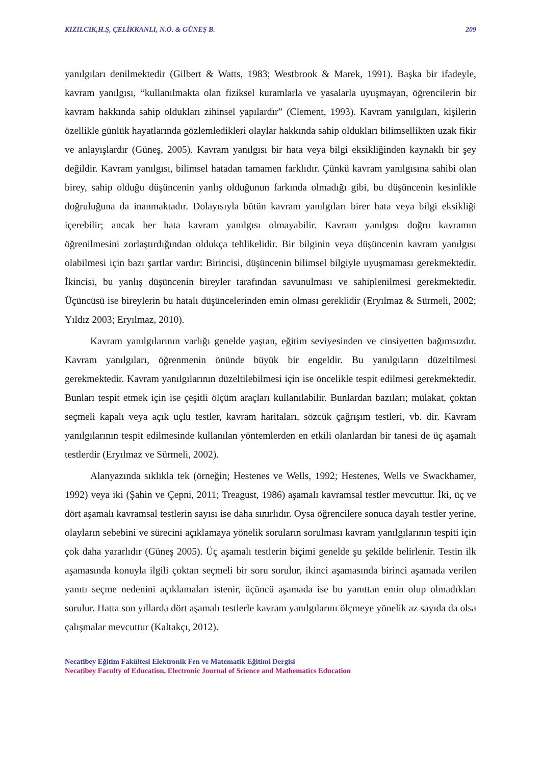KIZILCIK,H.Ş, ÇELİKKANLI, N.Ö. & GÜNEŞ B. 209
yanılgıları denilmektedir (Gilbert & Watts, 1983; Westbrook & Marek, 1991). Başka bir ifadeyle, kavram yanılgısı, “kullanılmakta olan fiziksel kuramlarla ve yasalarla uyuşmayan, öğrencilerin bir kavram hakkında sahip oldukları zihinsel yapılardır” (Clement, 1993). Kavram yanılgıları, kişilerin özellikle günlük hayatlarında gözlemledikleri olaylar hakkında sahip oldukları bilimsellikten uzak fikir ve anlayışlardır (Güneş, 2005). Kavram yanılgısı bir hata veya bilgi eksikliğinden kaynaklı bir şey değildir. Kavram yanılgısı, bilimsel hatadan tamamen farklıdır. Çünkü kavram yanılgısına sahibi olan birey, sahip olduğu düşüncenin yanlış olduğunun farkında olmadığı gibi, bu düşüncenin kesinlikle doğruluğuna da inanmaktadır. Dolayısıyla bütün kavram yanılgıları birer hata veya bilgi eksikliği içerebilir; ancak her hata kavram yanılgısı olmayabilir. Kavram yanılgısı doğru kavramın öğrenilmesini zorlaştırdığından oldukça tehlikelidir. Bir bilginin veya düşüncenin kavram yanılgısı olabilmesi için bazı şartlar vardır: Birincisi, düşüncenin bilimsel bilgiyle uyuşmaması gerekmektedir. İkincisi, bu yanlış düşüncenin bireyler tarafından savunulması ve sahiplenilmesi gerekmektedir. Üçüncüsü ise bireylerin bu hatalı düşüncelerinden emin olması gereklidir (Eryılmaz & Sürmeli, 2002; Yıldız 2003; Eryılmaz, 2010).
Kavram yanılgılarının varlığı genelde yaştan, eğitim seviyesinden ve cinsiyetten bağımsızdır. Kavram yanılgıları, öğrenmenin önünde büyük bir engeldir. Bu yanılgıların düzeltilmesi gerekmektedir. Kavram yanılgılarının düzeltilebilmesi için ise öncelikle tespit edilmesi gerekmektedir. Bunları tespit etmek için ise çeşitli ölçüm araçları kullanılabilir. Bunlardan bazıları; mülakat, çoktan seçmeli kapalı veya açık uçlu testler, kavram haritaları, sözcük çağrışım testleri, vb. dir. Kavram yanılgılarının tespit edilmesinde kullanılan yöntemlerden en etkili olanlardan bir tanesi de üç aşamalı testlerdir (Eryılmaz ve Sürmeli, 2002).
Alanyazında sıklıkla tek (örneğin; Hestenes ve Wells, 1992; Hestenes, Wells ve Swackhamer, 1992) veya iki (Şahin ve Çepni, 2011; Treagust, 1986) aşamalı kavramsal testler mevcuttur. İki, üç ve dört aşamalı kavramsal testlerin sayısı ise daha sınırlıdır. Oysa öğrencilere sonuca dayalı testler yerine, olayların sebebini ve sürecini açıklamaya yönelik soruların sorulması kavram yanılgılarının tespiti için çok daha yararlıdır (Güneş 2005). Üç aşamalı testlerin biçimi genelde şu şekilde belirlenir. Testin ilk aşamasında konuyla ilgili çoktan seçmeli bir soru sorulur, ikinci aşamasında birinci aşamada verilen yanıtı seçme nedenini açıklamaları istenir, üçüncü aşamada ise bu yanıttan emin olup olmadıkları sorulur. Hatta son yıllarda dört aşamalı testlerle kavram yanılgılarını ölçmeye yönelik az sayıda da olsa çalışmalar mevcuttur (Kaltakçı, 2012).
Necatibey Eğitim Fakültesi Elektronik Fen ve Matematik Eğitimi Dergisi
Necatibey Faculty of Education, Electronic Journal of Science and Mathematics Education